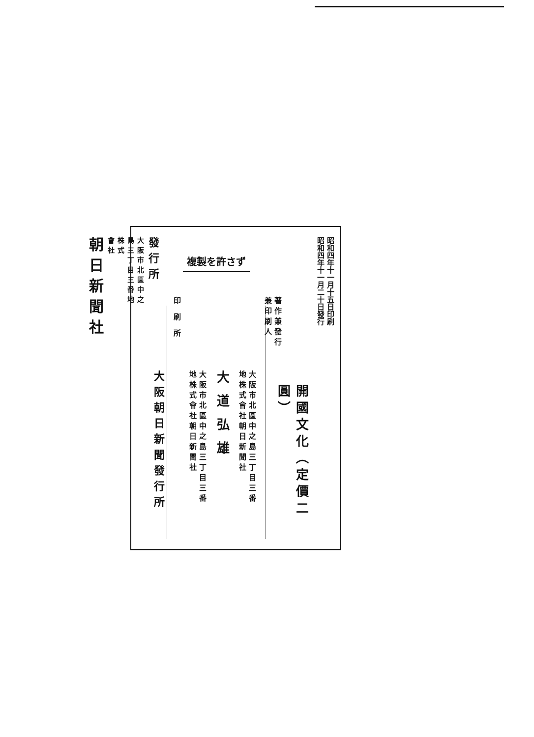昭和四年十一月十五日印刷
昭和四年十一月二十日發行
開國文化（定價二圓）
複製を許さず
著作兼發行
兼印刷人
大阪市北區中之島三丁目三番
地株式會社朝日新聞社
大道弘雄
大阪市北區中之島三丁目三番
地株式會社朝日新聞社
印刷所
大阪朝日新聞發行所
發行所
大阪市北區中之
島三丁目三番地
株式
會社
朝日新聞社